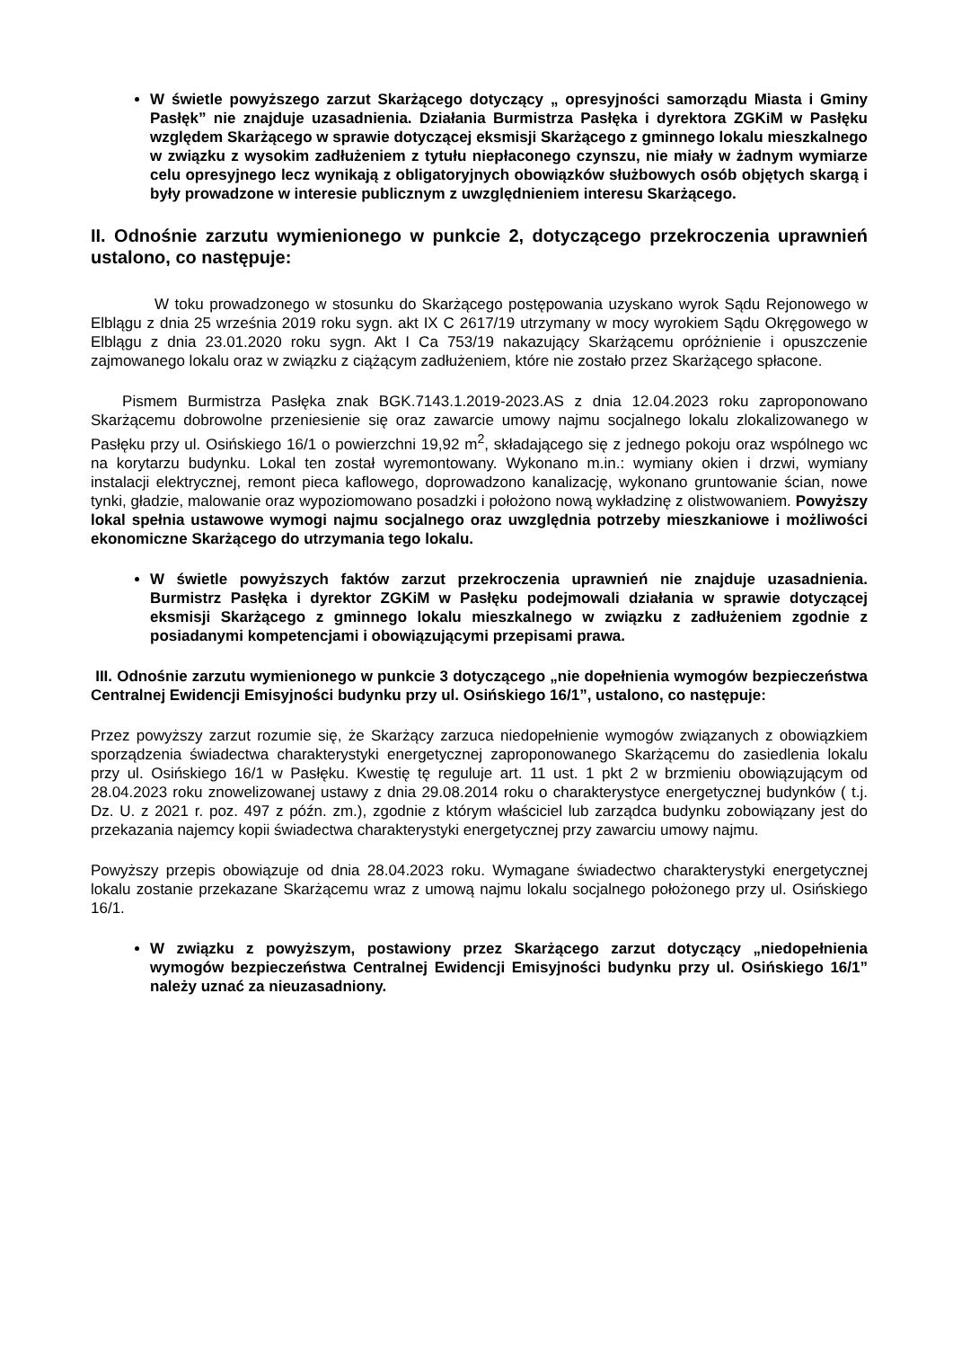W świetle powyższego zarzut Skarżącego dotyczący „ opresyjności samorządu Miasta i Gminy Pasłęk” nie znajduje uzasadnienia. Działania Burmistrza Pasłęka i dyrektora ZGKiM w Pasłęku względem Skarżącego w sprawie dotyczącej eksmisji Skarżącego z gminnego lokalu mieszkalnego w związku z wysokim zadłużeniem z tytułu niepłaconego czynszu, nie miały w żadnym wymiarze celu opresyjnego lecz wynikają z obligatoryjnych obowiązków służbowych osób objętych skargą i były prowadzone w interesie publicznym z uwzględnieniem interesu Skarżącego.
II. Odnośnie zarzutu wymienionego w punkcie 2, dotyczącego przekroczenia uprawnień ustalono, co następuje:
W toku prowadzonego w stosunku do Skarżącego postępowania uzyskano wyrok Sądu Rejonowego w Elblągu z dnia 25 września 2019 roku sygn. akt IX C 2617/19 utrzymany w mocy wyrokiem Sądu Okręgowego w Elblągu z dnia 23.01.2020 roku sygn. Akt I Ca 753/19 nakazujący Skarżącemu opróżnienie i opuszczenie zajmowanego lokalu oraz w związku z ciążącym zadłużeniem, które nie zostało przez Skarżącego spłacone.
Pismem Burmistrza Pasłęka znak BGK.7143.1.2019-2023.AS z dnia 12.04.2023 roku zaproponowano Skarżącemu dobrowolne przeniesienie się oraz zawarcie umowy najmu socjalnego lokalu zlokalizowanego w Pasłęku przy ul. Osińskiego 16/1 o powierzchni 19,92 m<sup>2</sup>, składającego się z jednego pokoju oraz wspólnego wc na korytarzu budynku. Lokal ten został wyremontowany. Wykonano m.in.: wymiany okien i drzwi, wymiany instalacji elektrycznej, remont pieca kaflowego, doprowadzono kanalizację, wykonano gruntowanie ścian, nowe tynki, gładzie, malowanie oraz wypoziomowano posadzki i położono nową wykładzinę z olistwowaniem. Powyższy lokal spełnia ustawowe wymogi najmu socjalnego oraz uwzględnia potrzeby mieszkaniowe i możliwości ekonomiczne Skarżącego do utrzymania tego lokalu.
W świetle powyższych faktów zarzut przekroczenia uprawnień nie znajduje uzasadnienia. Burmistrz Pasłęka i dyrektor ZGKiM w Pasłęku podejmowali działania w sprawie dotyczącej eksmisji Skarżącego z gminnego lokalu mieszkalnego w związku z zadłużeniem zgodnie z posiadanymi kompetencjami i obowiązującymi przepisami prawa.
III. Odnośnie zarzutu wymienionego w punkcie 3 dotyczącego „nie dopełnienia wymogów bezpieczeństwa Centralnej Ewidencji Emisyjności budynku przy ul. Osińskiego 16/1”, ustalono, co następuje:
Przez powyższy zarzut rozumie się, że Skarżący zarzuca niedopełnienie wymogów związanych z obowiązkiem sporządzenia świadectwa charakterystyki energetycznej zaproponowanego Skarżącemu do zasiedlenia lokalu przy ul. Osińskiego 16/1 w Pasłęku. Kwestię tę reguluje art. 11 ust. 1 pkt 2 w brzmieniu obowiązującym od 28.04.2023 roku znowelizowanej ustawy z dnia 29.08.2014 roku o charakterystyce energetycznej budynków ( t.j. Dz. U. z 2021 r. poz. 497 z późn. zm.), zgodnie z którym właściciel lub zarządca budynku zobowiązany jest do przekazania najemcy kopii świadectwa charakterystyki energetycznej przy zawarciu umowy najmu.
Powyższy przepis obowiązuje od dnia 28.04.2023 roku. Wymagane świadectwo charakterystyki energetycznej lokalu zostanie przekazane Skarżącemu wraz z umową najmu lokalu socjalnego położonego przy ul. Osińskiego 16/1.
W związku z powyższym, postawiony przez Skarżącego zarzut dotyczący „niedopełnienia wymogów bezpieczeństwa Centralnej Ewidencji Emisyjności budynku przy ul. Osińskiego 16/1” należy uznać za nieuzasadniony.